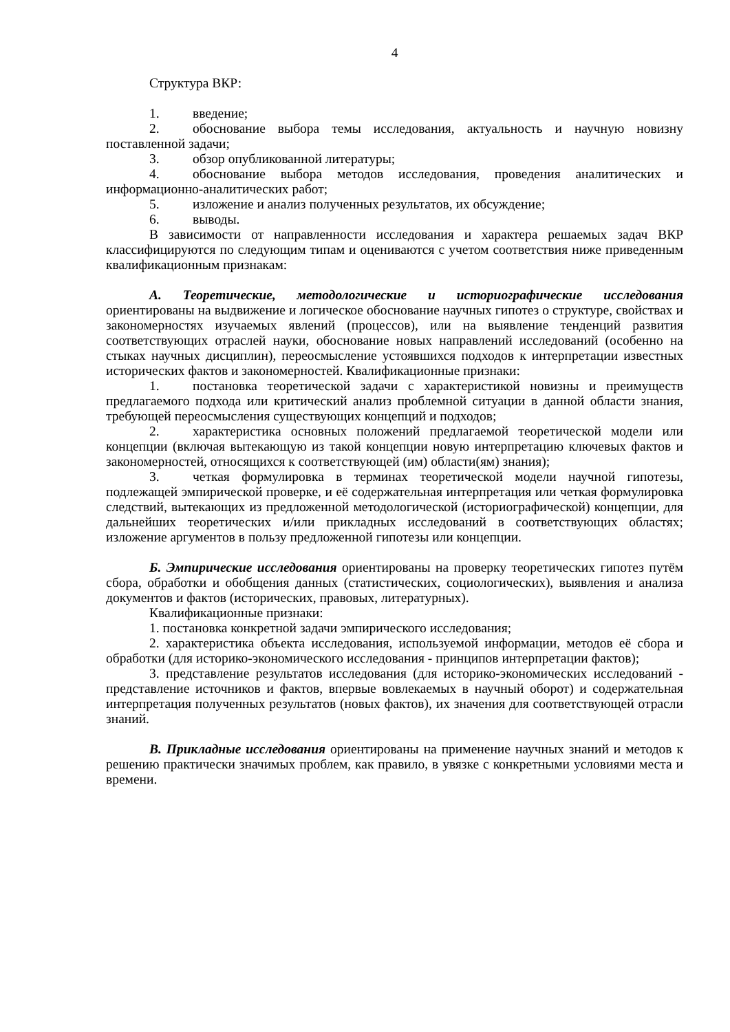4
Структура ВКР:
1. введение;
2. обоснование выбора темы исследования, актуальность и научную новизну поставленной задачи;
3. обзор опубликованной литературы;
4. обоснование выбора методов исследования, проведения аналитических и информационно-аналитических работ;
5. изложение и анализ полученных результатов, их обсуждение;
6. выводы.
В зависимости от направленности исследования и характера решаемых задач ВКР классифицируются по следующим типам и оцениваются с учетом соответствия ниже приведенным квалификационным признакам:
А. Теоретические, методологические и историографические исследования ориентированы на выдвижение и логическое обоснование научных гипотез о структуре, свойствах и закономерностях изучаемых явлений (процессов), или на выявление тенденций развития соответствующих отраслей науки, обоснование новых направлений исследований (особенно на стыках научных дисциплин), переосмысление устоявшихся подходов к интерпретации известных исторических фактов и закономерностей. Квалификационные признаки:
1. постановка теоретической задачи с характеристикой новизны и преимуществ предлагаемого подхода или критический анализ проблемной ситуации в данной области знания, требующей переосмысления существующих концепций и подходов;
2. характеристика основных положений предлагаемой теоретической модели или концепции (включая вытекающую из такой концепции новую интерпретацию ключевых фактов и закономерностей, относящихся к соответствующей (им) области(ям) знания);
3. четкая формулировка в терминах теоретической модели научной гипотезы, подлежащей эмпирической проверке, и её содержательная интерпретация или четкая формулировка следствий, вытекающих из предложенной методологической (историографической) концепции, для дальнейших теоретических и/или прикладных исследований в соответствующих областях; изложение аргументов в пользу предложенной гипотезы или концепции.
Б. Эмпирические исследования ориентированы на проверку теоретических гипотез путём сбора, обработки и обобщения данных (статистических, социологических), выявления и анализа документов и фактов (исторических, правовых, литературных).
Квалификационные признаки:
1. постановка конкретной задачи эмпирического исследования;
2. характеристика объекта исследования, используемой информации, методов её сбора и обработки (для историко-экономического исследования - принципов интерпретации фактов);
3. представление результатов исследования (для историко-экономических исследований - представление источников и фактов, впервые вовлекаемых в научный оборот) и содержательная интерпретация полученных результатов (новых фактов), их значения для соответствующей отрасли знаний.
В. Прикладные исследования ориентированы на применение научных знаний и методов к решению практически значимых проблем, как правило, в увязке с конкретными условиями места и времени.